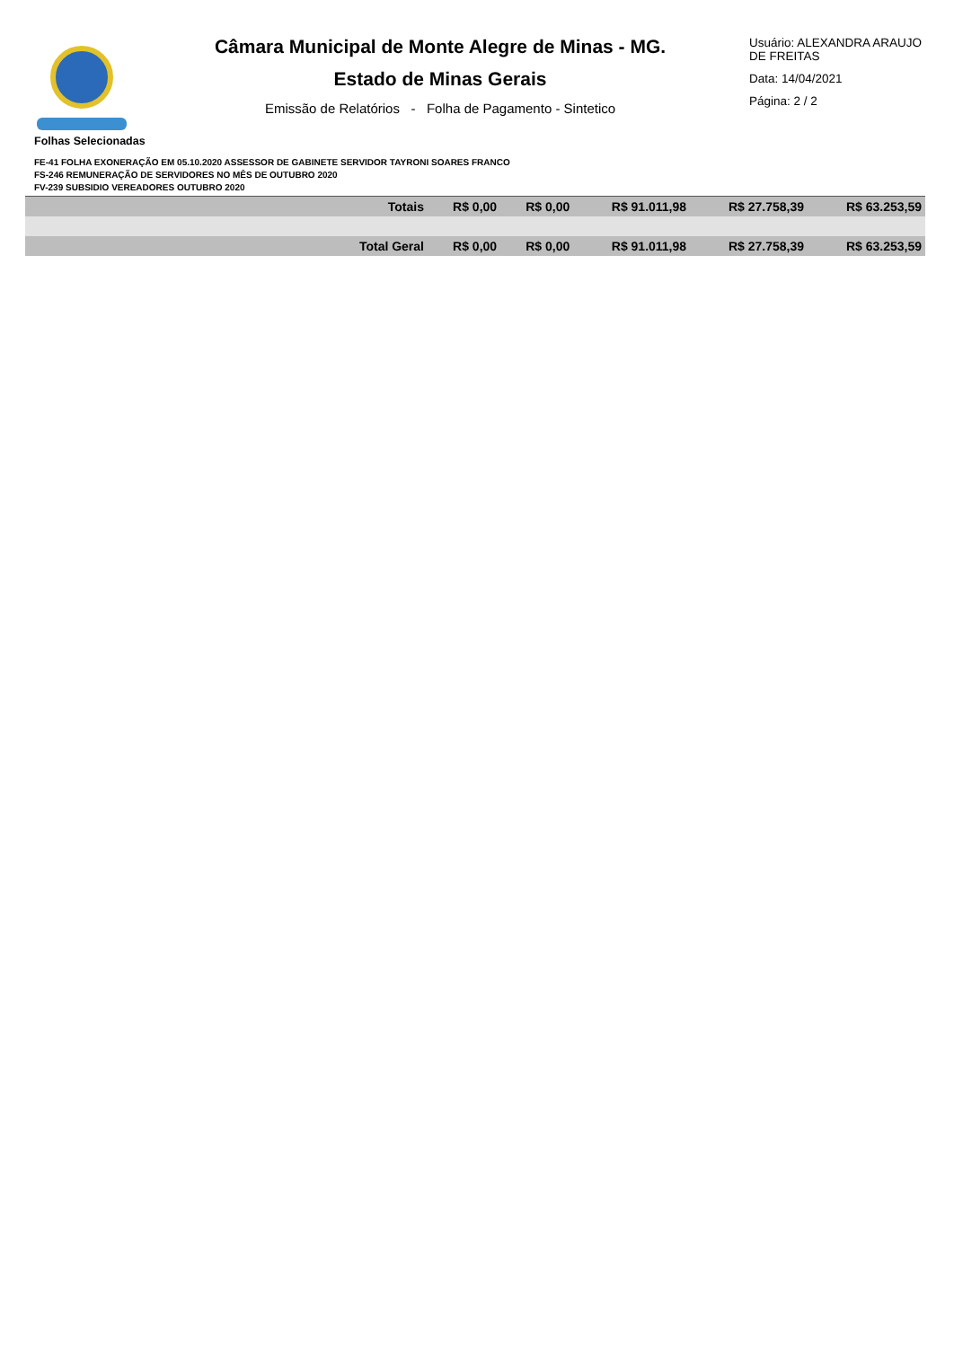Câmara Municipal de Monte Alegre de Minas - MG.
Estado de Minas Gerais
Emissão de Relatórios - Folha de Pagamento - Sintetico
Usuário: ALEXANDRA ARAUJO DE FREITAS
Data: 14/04/2021
Página: 2 / 2
Folhas Selecionadas
FE-41 FOLHA EXONERAÇÃO EM 05.10.2020 ASSESSOR DE GABINETE SERVIDOR TAYRONI SOARES FRANCO
FS-246 REMUNERAÇÃO DE SERVIDORES NO MÊS DE OUTUBRO 2020
FV-239 SUBSIDIO VEREADORES OUTUBRO 2020
| Totais | R$ 0,00 | R$ 0,00 | R$ 91.011,98 | R$ 27.758,39 | R$ 63.253,59 |
| Total Geral | R$ 0,00 | R$ 0,00 | R$ 91.011,98 | R$ 27.758,39 | R$ 63.253,59 |